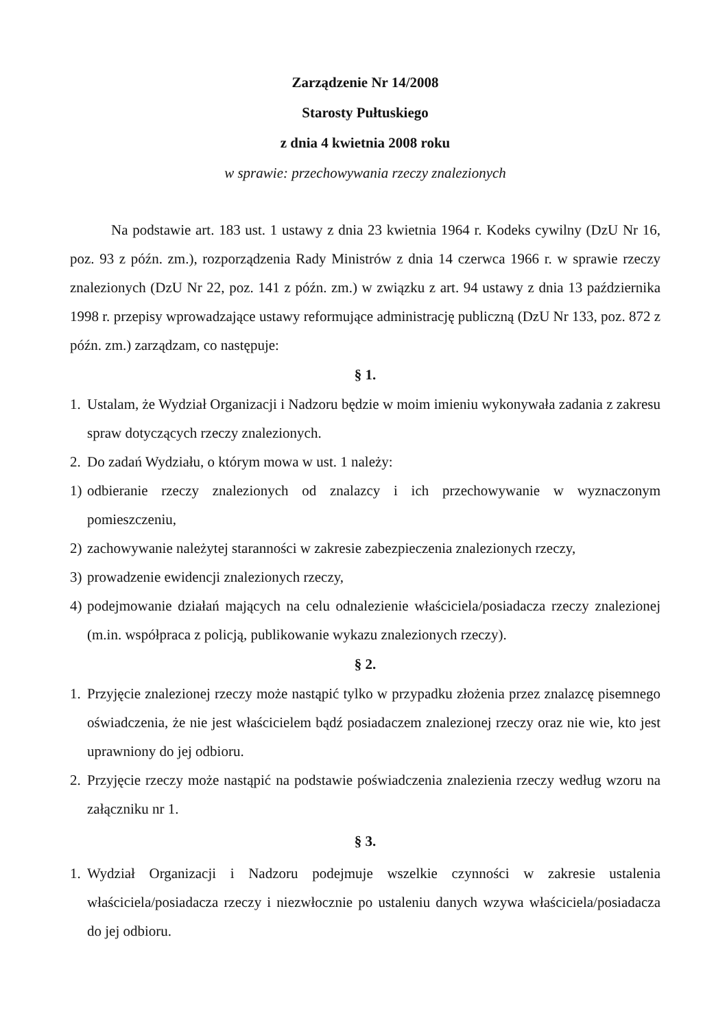Zarządzenie Nr 14/2008
Starosty Pułtuskiego
z dnia 4 kwietnia 2008 roku
w sprawie: przechowywania rzeczy znalezionych
Na podstawie art. 183 ust. 1 ustawy z dnia 23 kwietnia 1964 r. Kodeks cywilny (DzU Nr 16, poz. 93 z późn. zm.), rozporządzenia Rady Ministrów z dnia 14 czerwca 1966 r. w sprawie rzeczy znalezionych (DzU Nr 22, poz. 141 z późn. zm.) w związku z art. 94 ustawy z dnia 13 października 1998 r. przepisy wprowadzające ustawy reformujące administrację publiczną (DzU Nr 133, poz. 872 z późn. zm.) zarządzam, co następuje:
§ 1.
1. Ustalam, że Wydział Organizacji i Nadzoru będzie w moim imieniu wykonywała zadania z zakresu spraw dotyczących rzeczy znalezionych.
2. Do zadań Wydziału, o którym mowa w ust. 1 należy:
1) odbieranie rzeczy znalezionych od znalazcy i ich przechowywanie w wyznaczonym pomieszczeniu,
2) zachowywanie należytej staranności w zakresie zabezpieczenia znalezionych rzeczy,
3) prowadzenie ewidencji znalezionych rzeczy,
4) podejmowanie działań mających na celu odnalezienie właściciela/posiadacza rzeczy znalezionej (m.in. współpraca z policją, publikowanie wykazu znalezionych rzeczy).
§ 2.
1. Przyjęcie znalezionej rzeczy może nastąpić tylko w przypadku złożenia przez znalazcę pisemnego oświadczenia, że nie jest właścicielem bądź posiadaczem znalezionej rzeczy oraz nie wie, kto jest uprawniony do jej odbioru.
2. Przyjęcie rzeczy może nastąpić na podstawie poświadczenia znalezienia rzeczy według wzoru na załączniku nr 1.
§ 3.
1. Wydział Organizacji i Nadzoru podejmuje wszelkie czynności w zakresie ustalenia właściciela/posiadacza rzeczy i niezwłocznie po ustaleniu danych wzywa właściciela/posiadacza do jej odbioru.